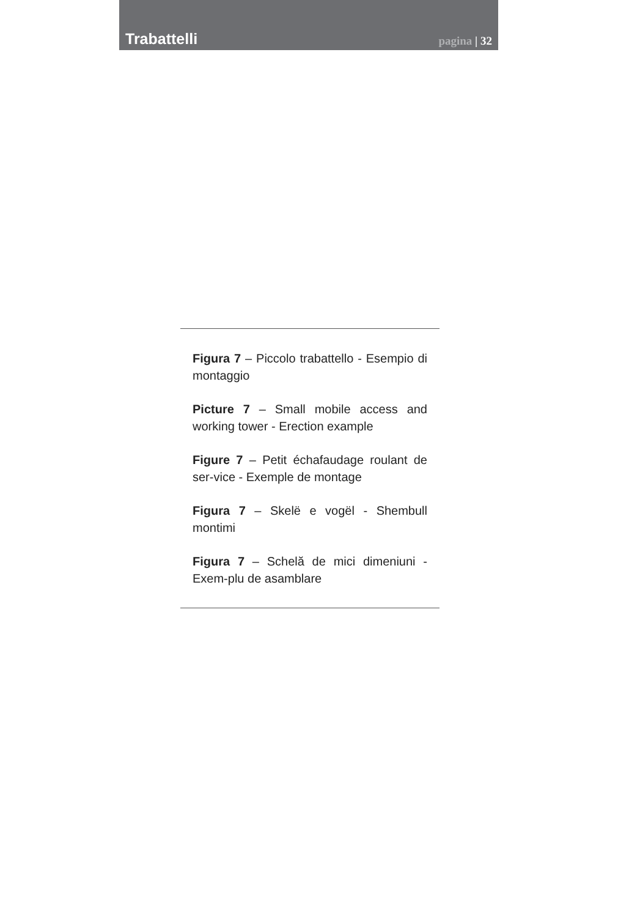Trabattelli
pagina | 32
Figura 7 – Piccolo trabattello - Esempio di montaggio
Picture 7 – Small mobile access and working tower - Erection example
Figure 7 – Petit échafaudage roulant de ser-vice - Exemple de montage
Figura 7 – Skelë e vogël - Shembull montimi
Figura 7 – Schelă de mici dimeniuni - Exem-plu de asamblare